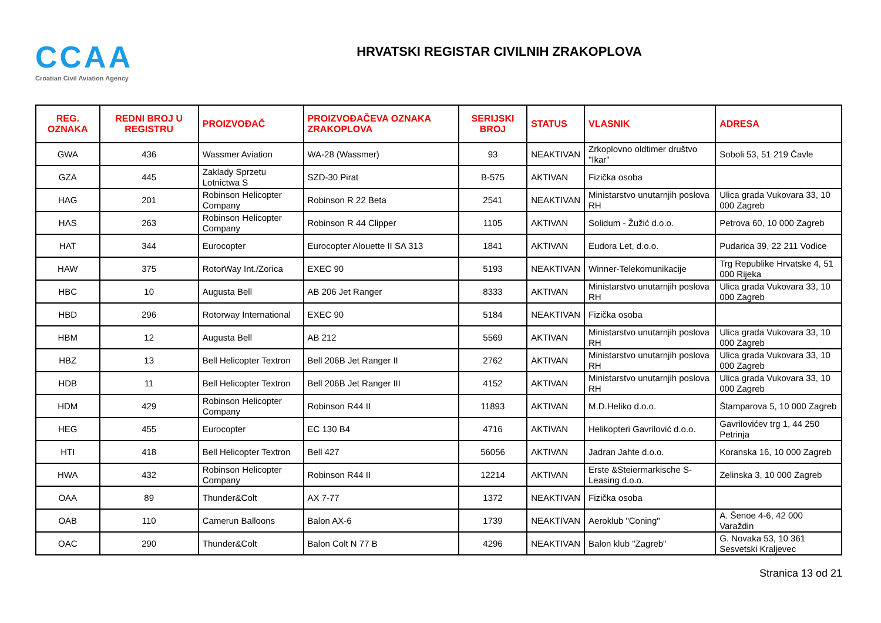CCAA
Croatian Civil Aviation Agency
HRVATSKI REGISTAR CIVILNIH ZRAKOPLOVA
| REG. OZNAKA | REDNI BROJ U REGISTRU | PROIZVOĐAČ | PROIZVOĐAČEVA OZNAKA ZRAKOPLOVA | SERIJSKI BROJ | STATUS | VLASNIK | ADRESA |
| --- | --- | --- | --- | --- | --- | --- | --- |
| GWA | 436 | Wassmer Aviation | WA-28 (Wassmer) | 93 | NEAKTIVAN | Zrkoplovno oldtimer društvo "Ikar" | Soboli 53, 51 219 Čavle |
| GZA | 445 | Zaklady Sprzetu Lotnictwa S | SZD-30 Pirat | B-575 | AKTIVAN | Fizička osoba | |
| HAG | 201 | Robinson Helicopter Company | Robinson R 22 Beta | 2541 | NEAKTIVAN | Ministarstvo unutarnjih poslova RH | Ulica grada Vukovara 33, 10 000 Zagreb |
| HAS | 263 | Robinson Helicopter Company | Robinson R 44 Clipper | 1105 | AKTIVAN | Solidum - Žužić d.o.o. | Petrova 60, 10 000 Zagreb |
| HAT | 344 | Eurocopter | Eurocopter Alouette II SA 313 | 1841 | AKTIVAN | Eudora Let, d.o.o. | Pudarica 39, 22 211 Vodice |
| HAW | 375 | RotorWay Int./Zorica | EXEC 90 | 5193 | NEAKTIVAN | Winner-Telekomunikacije | Trg Republike Hrvatske 4, 51 000 Rijeka |
| HBC | 10 | Augusta Bell | AB 206 Jet Ranger | 8333 | AKTIVAN | Ministarstvo unutarnjih poslova RH | Ulica grada Vukovara 33, 10 000 Zagreb |
| HBD | 296 | Rotorway International | EXEC 90 | 5184 | NEAKTIVAN | Fizička osoba | |
| HBM | 12 | Augusta Bell | AB 212 | 5569 | AKTIVAN | Ministarstvo unutarnjih poslova RH | Ulica grada Vukovara 33, 10 000 Zagreb |
| HBZ | 13 | Bell Helicopter Textron | Bell 206B Jet Ranger II | 2762 | AKTIVAN | Ministarstvo unutarnjih poslova RH | Ulica grada Vukovara 33, 10 000 Zagreb |
| HDB | 11 | Bell Helicopter Textron | Bell 206B Jet Ranger III | 4152 | AKTIVAN | Ministarstvo unutarnjih poslova RH | Ulica grada Vukovara 33, 10 000 Zagreb |
| HDM | 429 | Robinson Helicopter Company | Robinson R44 II | 11893 | AKTIVAN | M.D.Heliko d.o.o. | Štamparova 5, 10 000 Zagreb |
| HEG | 455 | Eurocopter | EC 130 B4 | 4716 | AKTIVAN | Helikopteri Gavrilović d.o.o. | Gavrilovićev trg 1, 44 250 Petrinja |
| HTI | 418 | Bell Helicopter Textron | Bell 427 | 56056 | AKTIVAN | Jadran Jahte d.o.o. | Koranska 16, 10 000 Zagreb |
| HWA | 432 | Robinson Helicopter Company | Robinson R44 II | 12214 | AKTIVAN | Erste &Steiermarkische S-Leasing d.o.o. | Zelinska 3, 10 000 Zagreb |
| OAA | 89 | Thunder&Colt | AX 7-77 | 1372 | NEAKTIVAN | Fizička osoba | |
| OAB | 110 | Camerun Balloons | Balon AX-6 | 1739 | NEAKTIVAN | Aeroklub "Coning" | A. Šenoe 4-6, 42 000 Varaždin |
| OAC | 290 | Thunder&Colt | Balon Colt N 77 B | 4296 | NEAKTIVAN | Balon klub "Zagreb" | G. Novaka 53, 10 361 Sesvetski Kraljevec |
Stranica 13 od 21